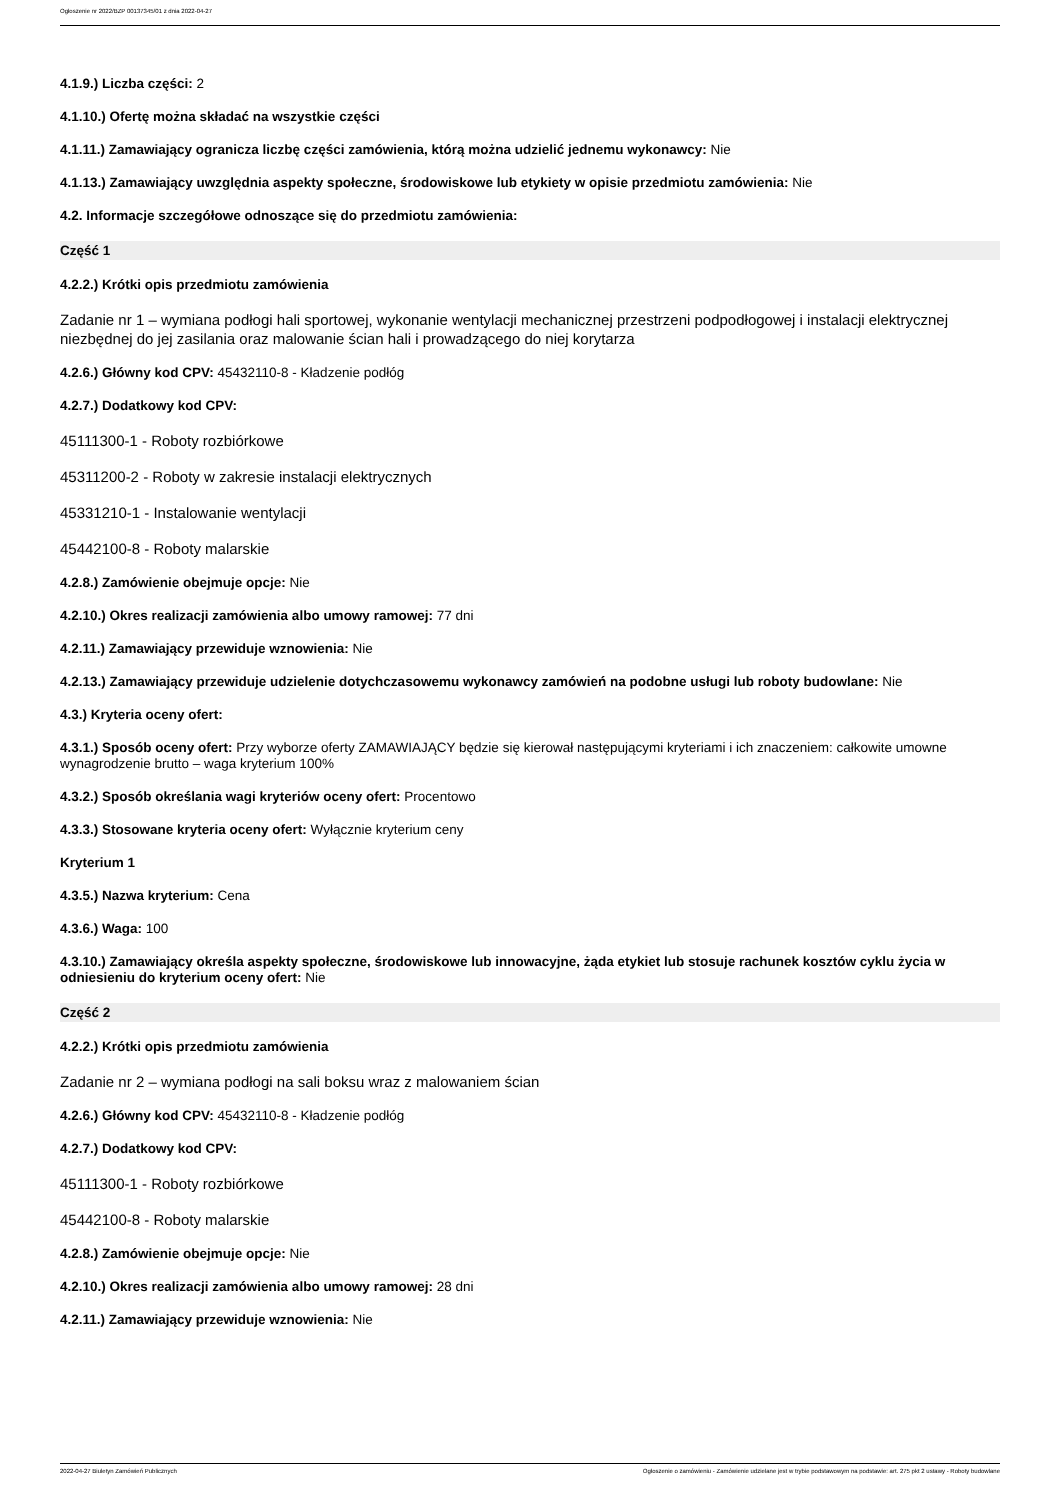Ogłoszenie nr 2022/BZP 00137345/01 z dnia 2022-04-27
4.1.9.) Liczba części: 2
4.1.10.) Ofertę można składać na wszystkie części
4.1.11.) Zamawiający ogranicza liczbę części zamówienia, którą można udzielić jednemu wykonawcy: Nie
4.1.13.) Zamawiający uwzględnia aspekty społeczne, środowiskowe lub etykiety w opisie przedmiotu zamówienia: Nie
4.2. Informacje szczegółowe odnoszące się do przedmiotu zamówienia:
Część 1
4.2.2.) Krótki opis przedmiotu zamówienia
Zadanie nr 1 – wymiana podłogi hali sportowej, wykonanie wentylacji mechanicznej przestrzeni podpodłogowej i instalacji elektrycznej niezbędnej do jej zasilania oraz malowanie ścian hali i prowadzącego do niej korytarza
4.2.6.) Główny kod CPV: 45432110-8 - Kładzenie podłóg
4.2.7.) Dodatkowy kod CPV:
45111300-1 - Roboty rozbiórkowe
45311200-2 - Roboty w zakresie instalacji elektrycznych
45331210-1 - Instalowanie wentylacji
45442100-8 - Roboty malarskie
4.2.8.) Zamówienie obejmuje opcje: Nie
4.2.10.) Okres realizacji zamówienia albo umowy ramowej: 77 dni
4.2.11.) Zamawiający przewiduje wznowienia: Nie
4.2.13.) Zamawiający przewiduje udzielenie dotychczasowemu wykonawcy zamówień na podobne usługi lub roboty budowlane: Nie
4.3.) Kryteria oceny ofert:
4.3.1.) Sposób oceny ofert: Przy wyborze oferty ZAMAWIAJĄCY będzie się kierował następującymi kryteriami i ich znaczeniem: całkowite umowne wynagrodzenie brutto – waga kryterium 100%
4.3.2.) Sposób określania wagi kryteriów oceny ofert: Procentowo
4.3.3.) Stosowane kryteria oceny ofert: Wyłącznie kryterium ceny
Kryterium 1
4.3.5.) Nazwa kryterium: Cena
4.3.6.) Waga: 100
4.3.10.) Zamawiający określa aspekty społeczne, środowiskowe lub innowacyjne, żąda etykiet lub stosuje rachunek kosztów cyklu życia w odniesieniu do kryterium oceny ofert: Nie
Część 2
4.2.2.) Krótki opis przedmiotu zamówienia
Zadanie nr 2 – wymiana podłogi na sali boksu wraz z malowaniem ścian
4.2.6.) Główny kod CPV: 45432110-8 - Kładzenie podłóg
4.2.7.) Dodatkowy kod CPV:
45111300-1 - Roboty rozbiórkowe
45442100-8 - Roboty malarskie
4.2.8.) Zamówienie obejmuje opcje: Nie
4.2.10.) Okres realizacji zamówienia albo umowy ramowej: 28 dni
4.2.11.) Zamawiający przewiduje wznowienia: Nie
2022-04-27 Biuletyn Zamówień Publicznych Ogłoszenie o zamówieniu - Zamówienie udzielane jest w trybie podstawowym na podstawie: art. 275 pkt 2 ustawy - Roboty budowlane